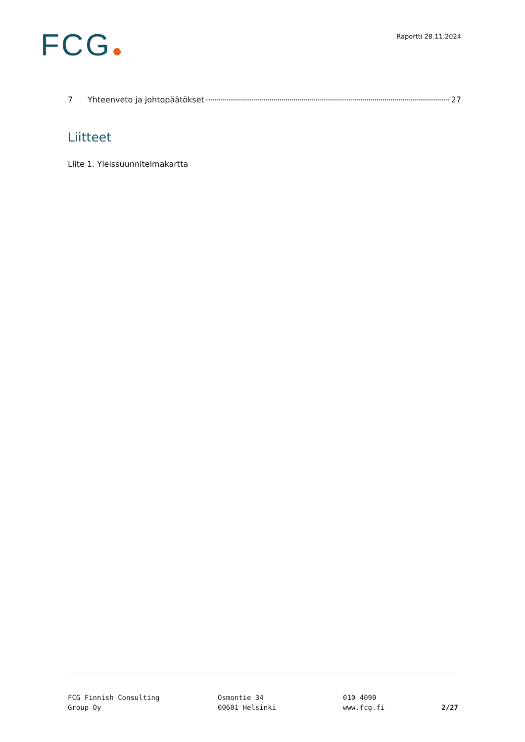FCG
Raportti 28.11.2024
7 Yhteenveto ja johtopäätökset 27
Liitteet
Liite 1. Yleissuunnitelmakartta
FCG Finnish Consulting
Group Oy
Osmontie 34
00601 Helsinki
010 4090
www.fcg.fi
2/27